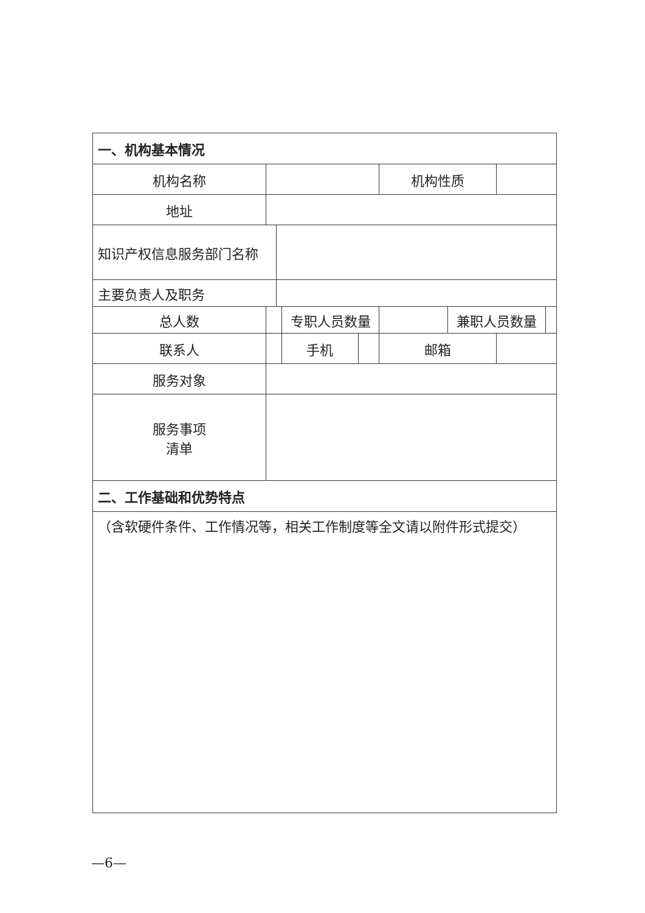| 一、机构基本情况 | | | | | | | | |
| 机构名称 | | | | | 机构性质 | | | |
| 地址 | | | | | | | | |
| 知识产权信息服务部门名称 | | | | | | | | |
| 主要负责人及职务 | | | | | | | | |
| 总人数 | | | 专职人员数量 | | | 兼职人员数量 | | |
| 联系人 | | | 手机 | | 邮箱 | | | |
| 服务对象 | | | | | | | | |
| 服务事项 清单 | | | | | | | | |
| 二、工作基础和优势特点 | | | | | | | | |
| （含软硬件条件、工作情况等，相关工作制度等全文请以附件形式提交） | | | | | | | | |
—6—